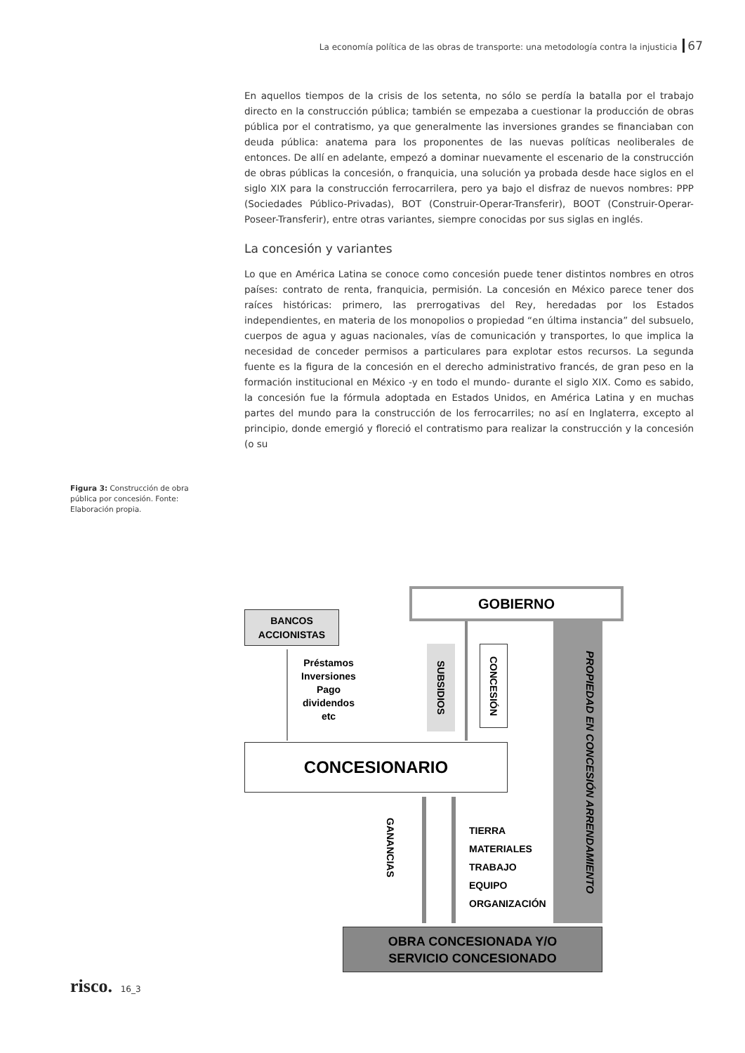La economía política de las obras de transporte: una metodología contra la injusticia 67
En aquellos tiempos de la crisis de los setenta, no sólo se perdía la batalla por el trabajo directo en la construcción pública; también se empezaba a cuestionar la producción de obras pública por el contratismo, ya que generalmente las inversiones grandes se financiaban con deuda pública: anatema para los proponentes de las nuevas políticas neoliberales de entonces. De allí en adelante, empezó a dominar nuevamente el escenario de la construcción de obras públicas la concesión, o franquicia, una solución ya probada desde hace siglos en el siglo XIX para la construcción ferrocarrilera, pero ya bajo el disfraz de nuevos nombres: PPP (Sociedades Público-Privadas), BOT (Construir-Operar-Transferir), BOOT (Construir-Operar-Poseer-Transferir), entre otras variantes, siempre conocidas por sus siglas en inglés.
La concesión y variantes
Lo que en América Latina se conoce como concesión puede tener distintos nombres en otros países: contrato de renta, franquicia, permisión. La concesión en México parece tener dos raíces históricas: primero, las prerrogativas del Rey, heredadas por los Estados independientes, en materia de los monopolios o propiedad “en última instancia” del subsuelo, cuerpos de agua y aguas nacionales, vías de comunicación y transportes, lo que implica la necesidad de conceder permisos a particulares para explotar estos recursos. La segunda fuente es la figura de la concesión en el derecho administrativo francés, de gran peso en la formación institucional en México -y en todo el mundo- durante el siglo XIX. Como es sabido, la concesión fue la fórmula adoptada en Estados Unidos, en América Latina y en muchas partes del mundo para la construcción de los ferrocarriles; no así en Inglaterra, excepto al principio, donde emergió y floreció el contratismo para realizar la construcción y la concesión (o su
Figura 3: Construcción de obra pública por concesión. Fonte: Elaboración propia.
GOBIERNO
BANCOS
ACCIONISTAS
Préstamos
Inversiones
Pago
dividendos
etc
SUBSIDIOS
CONCESIÓN
PROPIEDAD EN CONCESIÓN ARRENDAMIENTO
CONCESIONARIO
GANANCIAS
TIERRA
MATERIALES
TRABAJO
EQUIPO
ORGANIZACIÓN
OBRA CONCESIONADA Y/O
SERVICIO CONCESIONADO
risco. 16_3